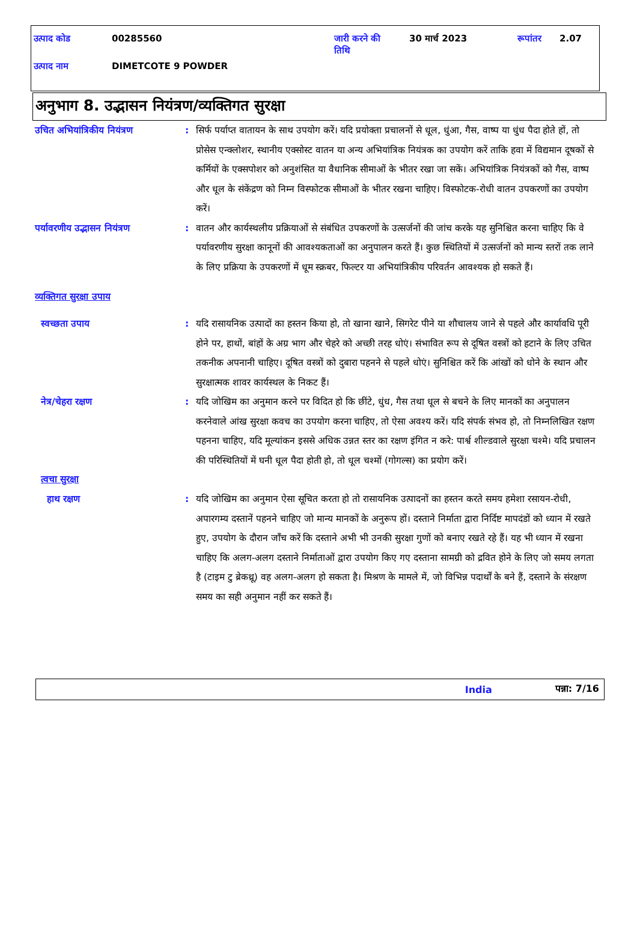उत्पाद कोड 00285560 जारी करने की
तिथि 30 मार्च 2023 रूपांतर 2.07
उत्पाद नाम DIMETCOTE 9 POWDER
अनुभाग 8. उद्भासन नियंत्रण/व्यक्तिगत सुरक्षा
उचित अभियांत्रिकीय नियंत्रण
: सिर्फ पर्याप्त वातायन के साथ उपयोग करें। यदि प्रयोक्ता प्रचालनों से धूल, धुंआ, गैस, वाष्प या धुंध पैदा होते हों, तो प्रोसेस एन्क्लोशर, स्थानीय एक्सोस्ट वातन या अन्य अभियांत्रिक नियंत्रक का उपयोग करें ताकि हवा में विद्यमान दूषकों से कर्मियों के एक्सपोशर को अनुशंसित या वैधानिक सीमाओं के भीतर रखा जा सकें। अभियांत्रिक नियंत्रकों को गैस, वाष्प और धूल के संकेंद्रण को निम्न विस्फोटक सीमाओं के भीतर रखना चाहिए। विस्फोटक-रोधी वातन उपकरणों का उपयोग करें।
पर्यावरणीय उद्भासन नियंत्रण
: वातन और कार्यस्थलीय प्रक्रियाओं से संबंधित उपकरणों के उत्सर्जनों की जांच करके यह सुनिश्चित करना चाहिए कि वे पर्यावरणीय सुरक्षा कानूनों की आवश्यकताओं का अनुपालन करते हैं। कुछ स्थितियों में उत्सर्जनों को मान्य स्तरों तक लाने के लिए प्रक्रिया के उपकरणों में धूम स्क्रबर, फिल्टर या अभियांत्रिकीय परिवर्तन आवश्यक हो सकते हैं।
व्यक्तिगत सुरक्षा उपाय
स्वच्छता उपाय : यदि रासायनिक उत्पादों का हस्तन किया हो, तो खाना खाने, सिगरेट पीने या शौचालय जाने से पहले और कार्यावधि पूरी होने पर, हाथों, बांहों के अग्र भाग और चेहरे को अच्छी तरह धोएं। संभावित रूप से दूषित वस्त्रों को हटाने के लिए उचित तकनीक अपनानी चाहिए। दूषित वस्त्रों को दुबारा पहनने से पहले धोएं। सुनिश्चित करें कि आंखों को धोने के स्थान और सुरक्षात्मक शावर कार्यस्थल के निकट हैं।
नेत्र/चेहरा रक्षण : यदि जोखिम का अनुमान करने पर विदित हो कि छींटे, धुंध, गैस तथा धूल से बचने के लिए मानकों का अनुपालन करनेवाले आंख सुरक्षा कवच का उपयोग करना चाहिए, तो ऐसा अवश्य करें। यदि संपर्क संभव हो, तो निम्नलिखित रक्षण पहनना चाहिए, यदि मूल्यांकन इससे अधिक उन्नत स्तर का रक्षण इंगित न करे: पार्श्व शील्डवाले सुरक्षा चश्मे। यदि प्रचालन की परिस्थितियों में घनी धूल पैदा होती हो, तो धूल चश्मों (गोगल्स) का प्रयोग करें।
त्वचा सुरक्षा
हाथ रक्षण : यदि जोखिम का अनुमान ऐसा सूचित करता हो तो रासायनिक उत्पादनों का हस्तन करते समय हमेशा रसायन-रोधी, अपारगम्य दस्तानें पहनने चाहिए जो मान्य मानकों के अनुरूप हों। दस्ताने निर्माता द्वारा निर्दिष्ट मापदंडों को ध्यान में रखते हुए, उपयोग के दौरान जाँच करें कि दस्ताने अभी भी उनकी सुरक्षा गुणों को बनाए रखते रहे हैं। यह भी ध्यान में रखना चाहिए कि अलग-अलग दस्ताने निर्माताओं द्वारा उपयोग किए गए दस्ताना सामग्री को द्रवित होने के लिए जो समय लगता है (टाइम टु ब्रेकथ्रू) वह अलग-अलग हो सकता है। मिश्रण के मामले में, जो विभिन्न पदार्थों के बने हैं, दस्ताने के संरक्षण समय का सही अनुमान नहीं कर सकते हैं।
India पन्ना: 7/16